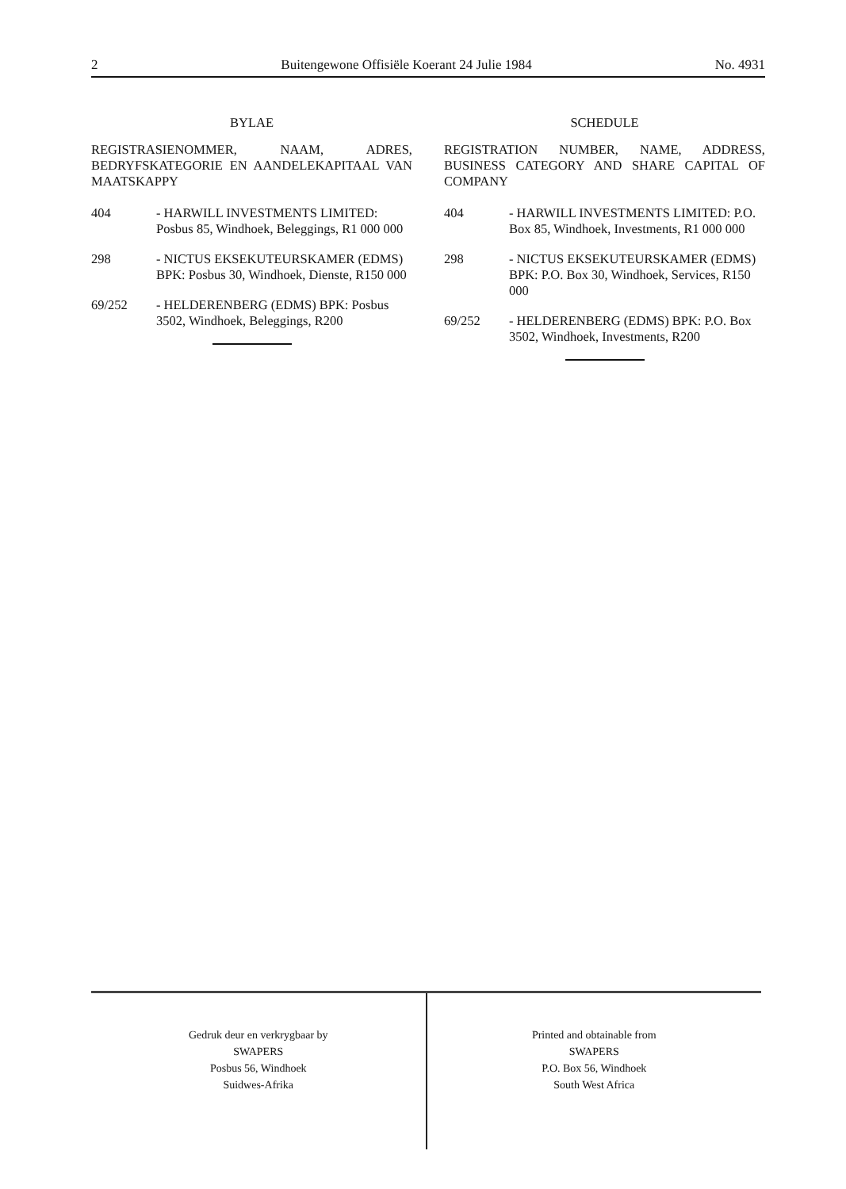2 Buitengewone Offisiële Koerant 24 Julie 1984 No. 4931
BYLAE
REGISTRASIENOMMER, NAAM, ADRES, BEDRYFSKATEGORIE EN AANDELEKAPITAAL VAN MAATSKAPPY
404 - HARWILL INVESTMENTS LIMITED: Posbus 85, Windhoek, Beleggings, R1 000 000
298 - NICTUS EKSEKUTEURSKAMER (EDMS) BPK: Posbus 30, Windhoek, Dienste, R150 000
69/252 - HELDERENBERG (EDMS) BPK: Posbus 3502, Windhoek, Beleggings, R200
SCHEDULE
REGISTRATION NUMBER, NAME, ADDRESS, BUSINESS CATEGORY AND SHARE CAPITAL OF COMPANY
404 - HARWILL INVESTMENTS LIMITED: P.O. Box 85, Windhoek, Investments, R1 000 000
298 - NICTUS EKSEKUTEURSKAMER (EDMS) BPK: P.O. Box 30, Windhoek, Services, R150 000
69/252 - HELDERENBERG (EDMS) BPK: P.O. Box 3502, Windhoek, Investments, R200
Gedruk deur en verkrygbaar by
SWAPERS
Posbus 56, Windhoek
Suidwes-Afrika
Printed and obtainable from
SWAPERS
P.O. Box 56, Windhoek
South West Africa